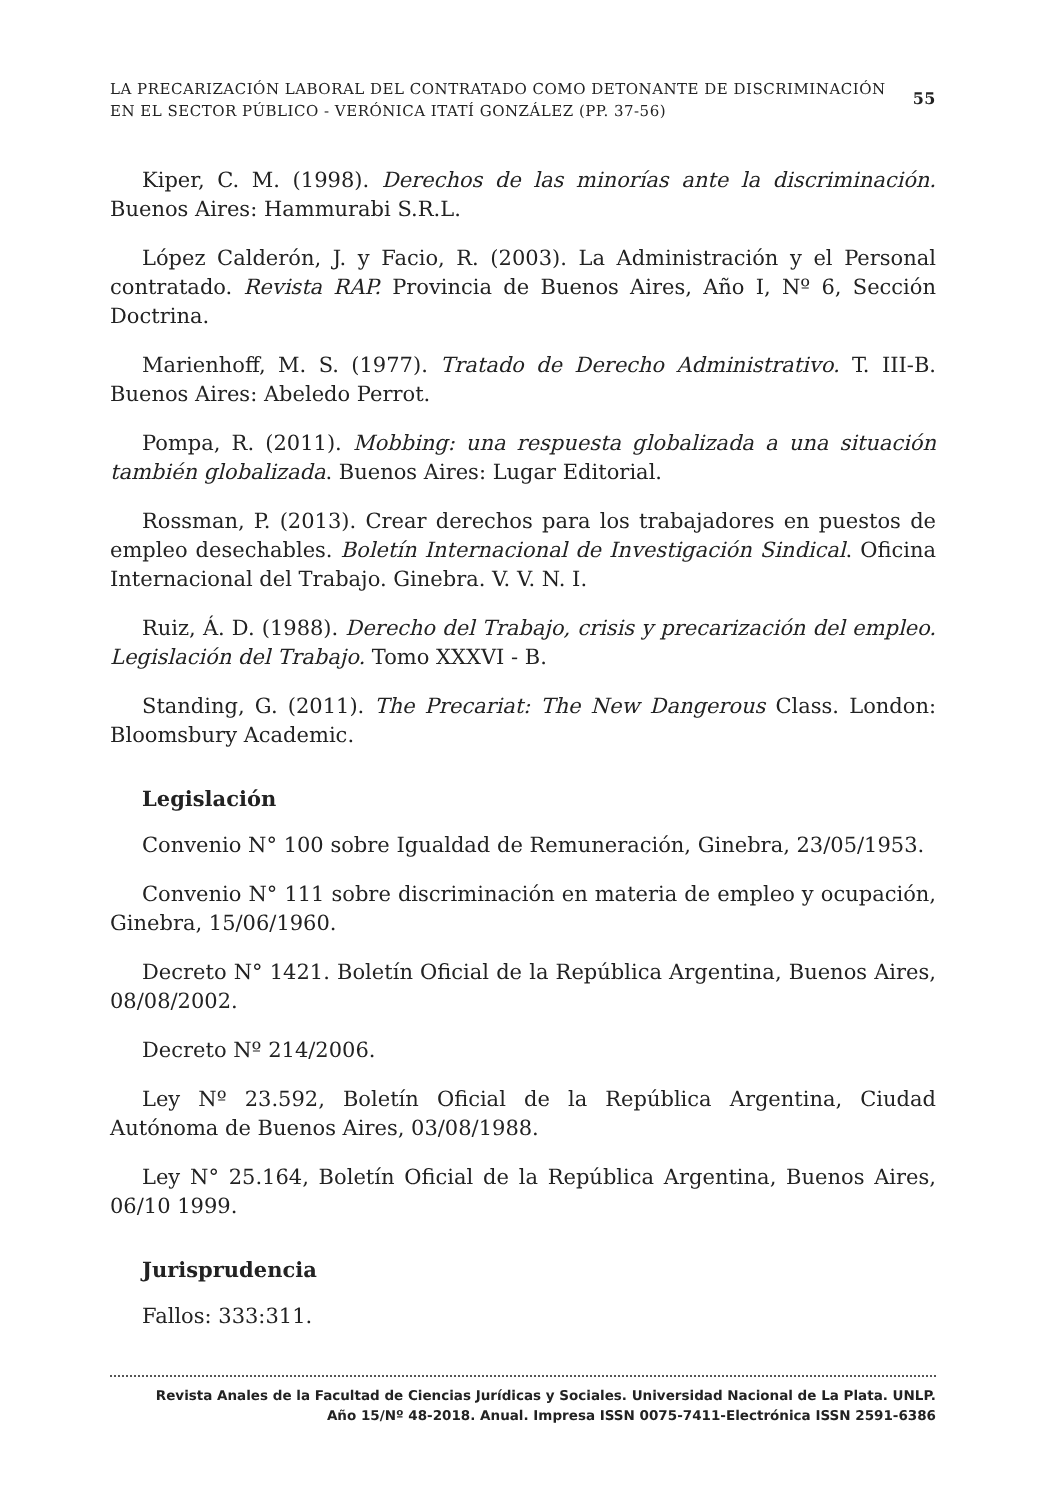LA PRECARIZACIÓN LABORAL DEL CONTRATADO COMO DETONANTE DE DISCRIMINACIÓN
EN EL SECTOR PÚBLICO - VERÓNICA ITATÍ GONZÁLEZ (PP. 37-56)
55
Kiper, C. M. (1998). Derechos de las minorías ante la discriminación. Buenos Aires: Hammurabi S.R.L.
López Calderón, J. y Facio, R. (2003). La Administración y el Personal contratado. Revista RAP. Provincia de Buenos Aires, Año I, Nº 6, Sección Doctrina.
Marienhoff, M. S. (1977). Tratado de Derecho Administrativo. T. III-B. Buenos Aires: Abeledo Perrot.
Pompa, R. (2011). Mobbing: una respuesta globalizada a una situación también globalizada. Buenos Aires: Lugar Editorial.
Rossman, P. (2013). Crear derechos para los trabajadores en puestos de empleo desechables. Boletín Internacional de Investigación Sindical. Oficina Internacional del Trabajo. Ginebra. V. V. N. I.
Ruiz, Á. D. (1988). Derecho del Trabajo, crisis y precarización del empleo. Legislación del Trabajo. Tomo XXXVI - B.
Standing, G. (2011). The Precariat: The New Dangerous Class. London: Bloomsbury Academic.
Legislación
Convenio N° 100 sobre Igualdad de Remuneración, Ginebra, 23/05/1953.
Convenio N° 111 sobre discriminación en materia de empleo y ocupación, Ginebra, 15/06/1960.
Decreto N° 1421. Boletín Oficial de la República Argentina, Buenos Aires, 08/08/2002.
Decreto Nº 214/2006.
Ley Nº 23.592, Boletín Oficial de la República Argentina, Ciudad Autónoma de Buenos Aires, 03/08/1988.
Ley N° 25.164, Boletín Oficial de la República Argentina, Buenos Aires, 06/10 1999.
Jurisprudencia
Fallos: 333:311.
Revista Anales de la Facultad de Ciencias Jurídicas y Sociales. Universidad Nacional de La Plata. UNLP.
Año 15/Nº 48-2018. Anual. Impresa ISSN 0075-7411-Electrónica ISSN 2591-6386